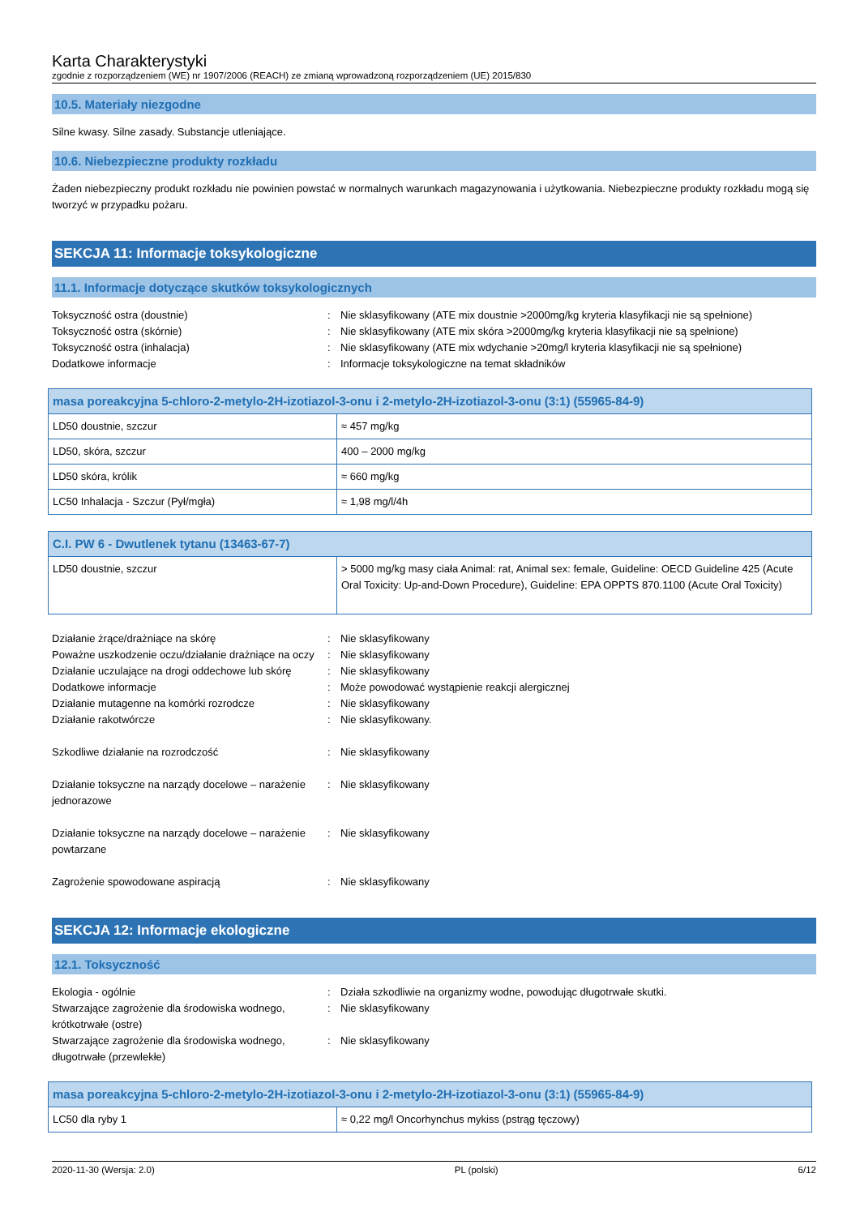Karta Charakterystyki
zgodnie z rozporządzeniem (WE) nr 1907/2006 (REACH) ze zmianą wprowadzoną rozporządzeniem (UE) 2015/830
10.5. Materiały niezgodne
Silne kwasy. Silne zasady. Substancje utleniające.
10.6. Niebezpieczne produkty rozkładu
Żaden niebezpieczny produkt rozkładu nie powinien powstać w normalnych warunkach magazynowania i użytkowania. Niebezpieczne produkty rozkładu mogą się tworzyć w przypadku pożaru.
SEKCJA 11: Informacje toksykologiczne
11.1. Informacje dotyczące skutków toksykologicznych
Toksyczność ostra (doustnie)
:
Nie sklasyfikowany (ATE mix doustnie >2000mg/kg kryteria klasyfikacji nie są spełnione)
Toksyczność ostra (skórnie)
:
Nie sklasyfikowany (ATE mix skóra >2000mg/kg kryteria klasyfikacji nie są spełnione)
Toksyczność ostra (inhalacja)
:
Nie sklasyfikowany (ATE mix wdychanie >20mg/l kryteria klasyfikacji nie są spełnione)
Dodatkowe informacje
:
Informacje toksykologiczne na temat składników
| masa poreakcyjna 5-chloro-2-metylo-2H-izotiazol-3-onu i 2-metylo-2H-izotiazol-3-onu (3:1) (55965-84-9) | |
| --- | --- |
| LD50 doustnie, szczur | ≈ 457 mg/kg |
| LD50, skóra, szczur | 400 – 2000 mg/kg |
| LD50 skóra, królik | ≈ 660 mg/kg |
| LC50 Inhalacja - Szczur (Pył/mgła) | ≈ 1,98 mg/l/4h |
| C.I. PW 6 - Dwutlenek tytanu (13463-67-7) | |
| --- | --- |
| LD50 doustnie, szczur | > 5000 mg/kg masy ciała Animal: rat, Animal sex: female, Guideline: OECD Guideline 425 (Acute Oral Toxicity: Up-and-Down Procedure), Guideline: EPA OPPTS 870.1100 (Acute Oral Toxicity) |
Działanie żrące/drażniące na skórę
:
Nie sklasyfikowany
Poważne uszkodzenie oczu/działanie drażniące na oczy
:
Nie sklasyfikowany
Działanie uczulające na drogi oddechowe lub skórę
:
Nie sklasyfikowany
Dodatkowe informacje
:
Może powodować wystąpienie reakcji alergicznej
Działanie mutagenne na komórki rozrodcze
:
Nie sklasyfikowany
Działanie rakotwórcze
:
Nie sklasyfikowany.
Szkodliwe działanie na rozrodczość
:
Nie sklasyfikowany
Działanie toksyczne na narządy docelowe – narażenie jednorazowe
:
Nie sklasyfikowany
Działanie toksyczne na narządy docelowe – narażenie powtarzane
:
Nie sklasyfikowany
Zagrożenie spowodowane aspiracją
:
Nie sklasyfikowany
SEKCJA 12: Informacje ekologiczne
12.1. Toksyczność
Ekologia - ogólnie
:
Działa szkodliwie na organizmy wodne, powodując długotrwałe skutki.
Stwarzające zagrożenie dla środowiska wodnego, krótkotrwałe (ostre)
:
Nie sklasyfikowany
Stwarzające zagrożenie dla środowiska wodnego, długotrwałe (przewlekłe)
:
Nie sklasyfikowany
| masa poreakcyjna 5-chloro-2-metylo-2H-izotiazol-3-onu i 2-metylo-2H-izotiazol-3-onu (3:1) (55965-84-9) | |
| --- | --- |
| LC50 dla ryby 1 | ≈ 0,22 mg/l Oncorhynchus mykiss (pstrąg tęczowy) |
2020-11-30 (Wersja: 2.0) PL (polski) 6/12